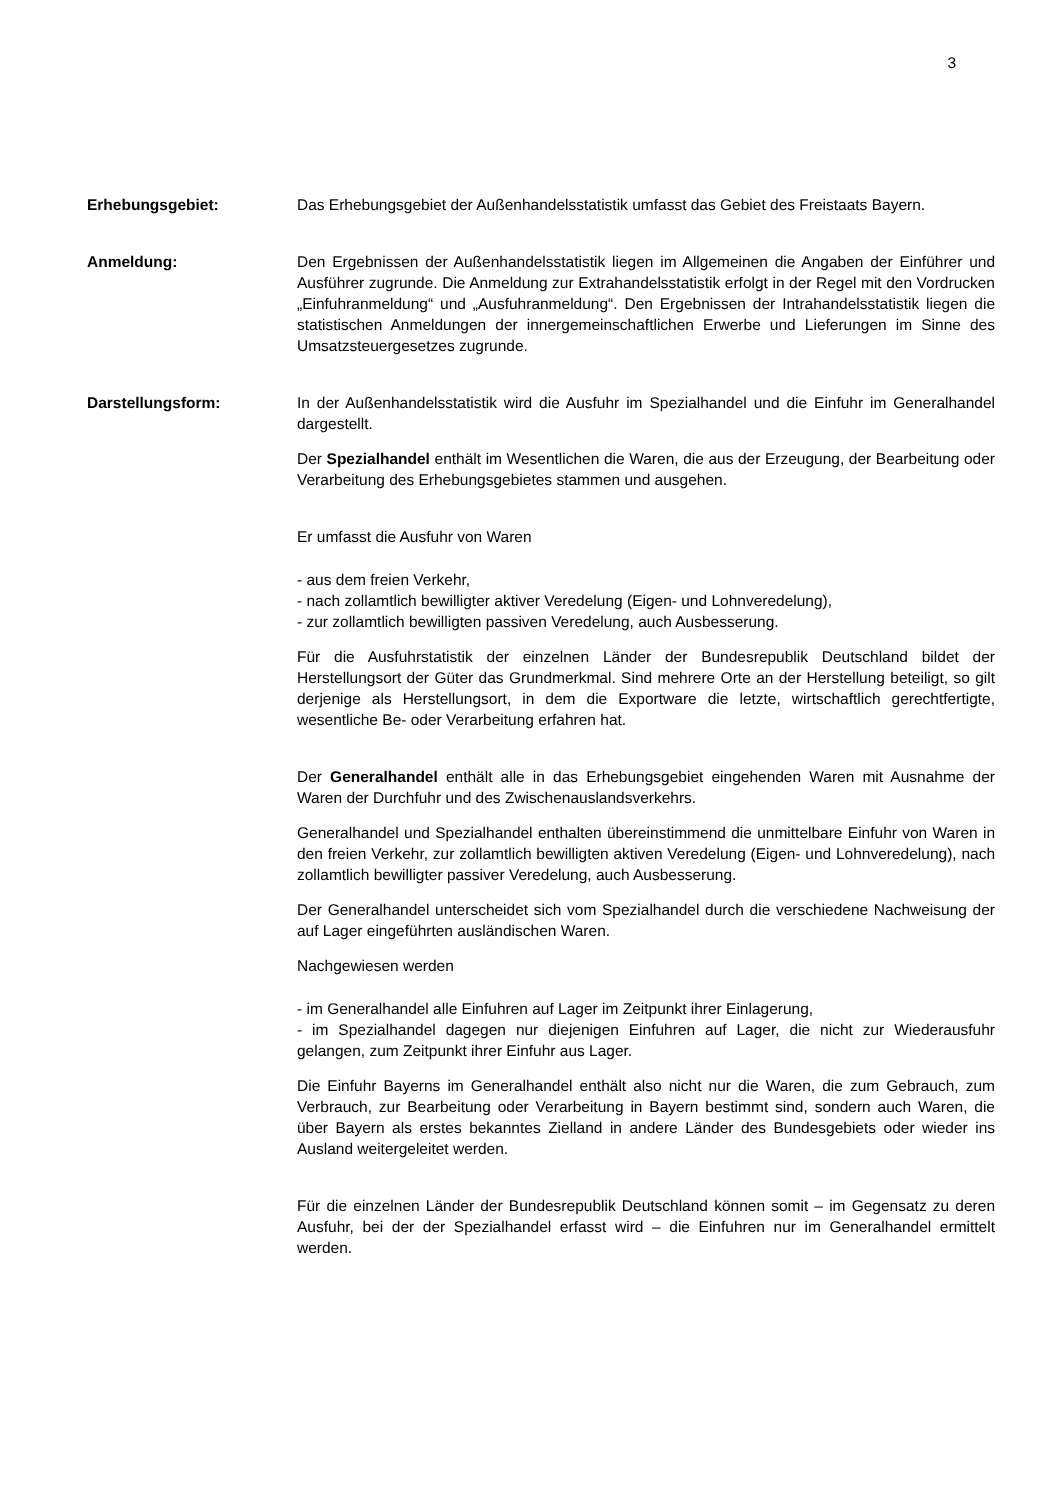3
Erhebungsgebiet: Das Erhebungsgebiet der Außenhandelsstatistik umfasst das Gebiet des Freistaats Bayern.
Anmeldung: Den Ergebnissen der Außenhandelsstatistik liegen im Allgemeinen die Angaben der Einführer und Ausführer zugrunde. Die Anmeldung zur Extrahandelsstatistik erfolgt in der Regel mit den Vordrucken „Einfuhranmeldung“ und „Ausfuhranmeldung“. Den Ergebnissen der Intrahandelsstatistik liegen die statistischen Anmeldungen der innergemeinschaftlichen Erwerbe und Lieferungen im Sinne des Umsatzsteuergesetzes zugrunde.
Darstellungsform: In der Außenhandelsstatistik wird die Ausfuhr im Spezialhandel und die Einfuhr im Generalhandel dargestellt.
Der Spezialhandel enthält im Wesentlichen die Waren, die aus der Erzeugung, der Bearbeitung oder Verarbeitung des Erhebungsgebietes stammen und ausgehen.
Er umfasst die Ausfuhr von Waren
- aus dem freien Verkehr,
- nach zollamtlich bewilligter aktiver Veredelung (Eigen- und Lohnveredelung),
- zur zollamtlich bewilligten passiven Veredelung, auch Ausbesserung.
Für die Ausfuhrstatistik der einzelnen Länder der Bundesrepublik Deutschland bildet der Herstellungsort der Güter das Grundmerkmal. Sind mehrere Orte an der Herstellung beteiligt, so gilt derjenige als Herstellungsort, in dem die Exportware die letzte, wirtschaftlich gerechtfertigte, wesentliche Be- oder Verarbeitung erfahren hat.
Der Generalhandel enthält alle in das Erhebungsgebiet eingehenden Waren mit Ausnahme der Waren der Durchfuhr und des Zwischenauslandsverkehrs.
Generalhandel und Spezialhandel enthalten übereinstimmend die unmittelbare Einfuhr von Waren in den freien Verkehr, zur zollamtlich bewilligten aktiven Veredelung (Eigen- und Lohnveredelung), nach zollamtlich bewilligter passiver Veredelung, auch Ausbesserung.
Der Generalhandel unterscheidet sich vom Spezialhandel durch die verschiedene Nachweisung der auf Lager eingeführten ausländischen Waren.
Nachgewiesen werden
- im Generalhandel alle Einfuhren auf Lager im Zeitpunkt ihrer Einlagerung,
- im Spezialhandel dagegen nur diejenigen Einfuhren auf Lager, die nicht zur Wiederausfuhr gelangen, zum Zeitpunkt ihrer Einfuhr aus Lager.
Die Einfuhr Bayerns im Generalhandel enthält also nicht nur die Waren, die zum Gebrauch, zum Verbrauch, zur Bearbeitung oder Verarbeitung in Bayern bestimmt sind, sondern auch Waren, die über Bayern als erstes bekanntes Zielland in andere Länder des Bundesgebiets oder wieder ins Ausland weitergeleitet werden.
Für die einzelnen Länder der Bundesrepublik Deutschland können somit – im Gegensatz zu deren Ausfuhr, bei der der Spezialhandel erfasst wird – die Einfuhren nur im Generalhandel ermittelt werden.